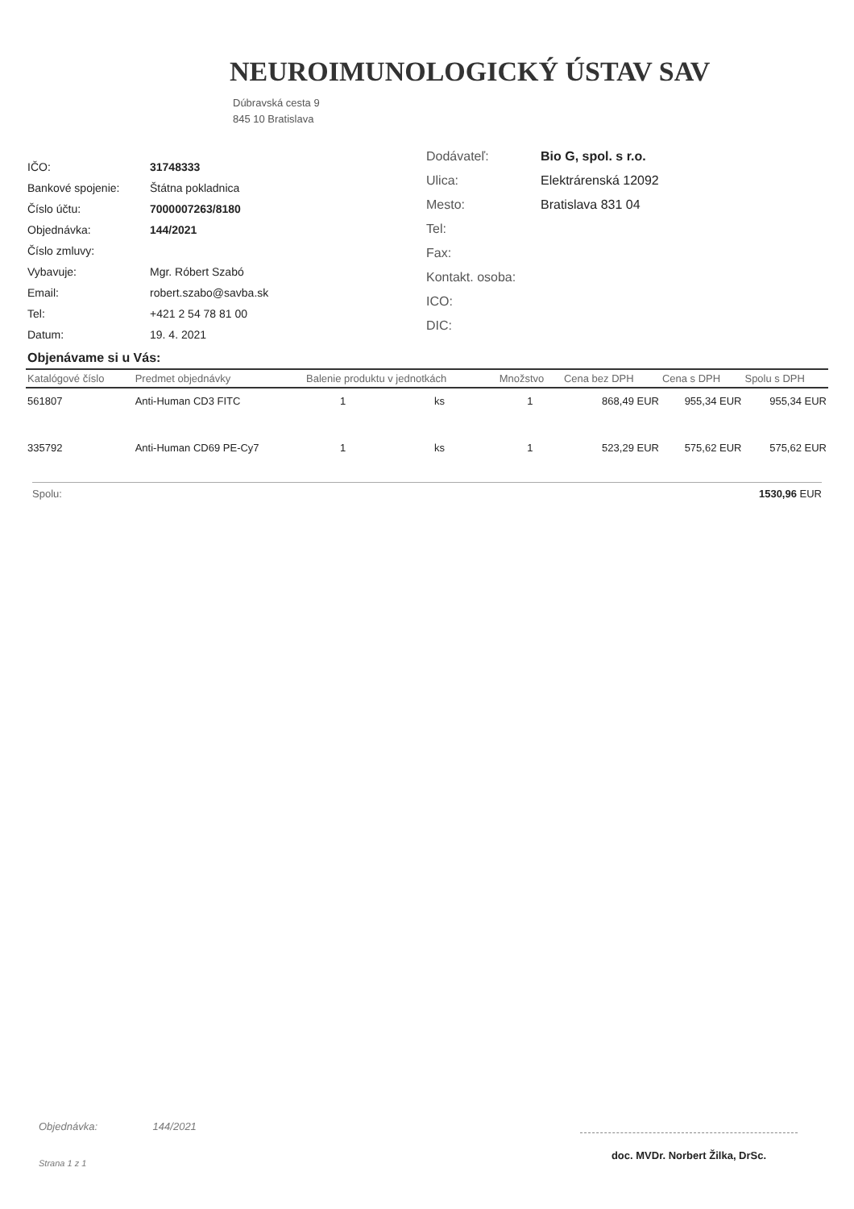NEUROIMUNOLOGICKÝ ÚSTAV SAV
Dúbravská cesta 9
845 10 Bratislava
| IČO: | 31748333 |
| Bankové spojenie: | Štátna pokladnica |
| Číslo účtu: | 7000007263/8180 |
| Objednávka: | 144/2021 |
| Číslo zmluvy: | |
| Vybavuje: | Mgr. Róbert Szabó |
| Email: | robert.szabo@savba.sk |
| Tel: | +421 2 54 78 81 00 |
| Datum: | 19. 4. 2021 |
| Dodávateľ: | Bio G, spol. s r.o. |
| Ulica: | Elektrárenská 12092 |
| Mesto: | Bratislava 831 04 |
| Tel: | |
| Fax: | |
| Kontakt. osoba: | |
| ICO: | |
| DIC: | |
Objenávame si u Vás:
| Katalógové číslo | Predmet objednávky | Balenie produktu v jednotkách | | Množstvo | Cena bez DPH | Cena s DPH | Spolu s DPH |
| --- | --- | --- | --- | --- | --- | --- | --- |
| 561807 | Anti-Human CD3 FITC | 1 | ks | 1 | 868,49 EUR | 955,34 EUR | 955,34 EUR |
| 335792 | Anti-Human CD69 PE-Cy7 | 1 | ks | 1 | 523,29 EUR | 575,62 EUR | 575,62 EUR |
Spolu: 1530,96 EUR
Objednávka: 144/2021
Strana 1 z 1
doc. MVDr. Norbert Žilka, DrSc.